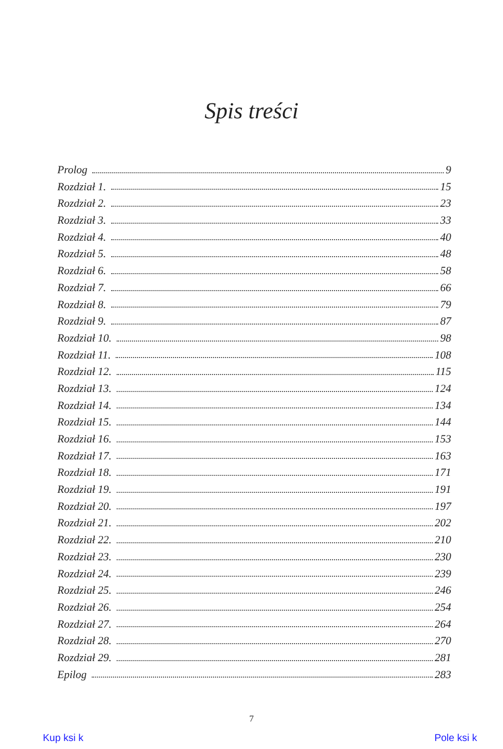Spis treści
Prolog 9
Rozdział 1. 15
Rozdział 2. 23
Rozdział 3. 33
Rozdział 4. 40
Rozdział 5. 48
Rozdział 6. 58
Rozdział 7. 66
Rozdział 8. 79
Rozdział 9. 87
Rozdział 10. 98
Rozdział 11. 108
Rozdział 12. 115
Rozdział 13. 124
Rozdział 14. 134
Rozdział 15. 144
Rozdział 16. 153
Rozdział 17. 163
Rozdział 18. 171
Rozdział 19. 191
Rozdział 20. 197
Rozdział 21. 202
Rozdział 22. 210
Rozdział 23. 230
Rozdział 24. 239
Rozdział 25. 246
Rozdział 26. 254
Rozdział 27. 264
Rozdział 28. 270
Rozdział 29. 281
Epilog 283
7
Kup ksi k Pole ksi k